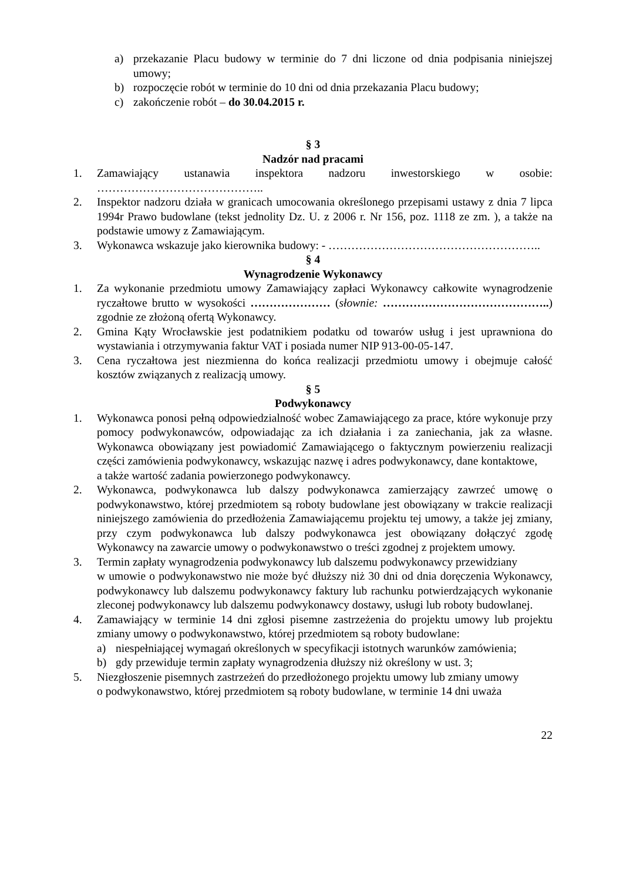a) przekazanie Placu budowy w terminie do 7 dni liczone od dnia podpisania niniejszej umowy;
b) rozpoczęcie robót w terminie do 10 dni od dnia przekazania Placu budowy;
c) zakończenie robót – do 30.04.2015 r.
§ 3
Nadzór nad pracami
1. Zamawiający ustanawia inspektora nadzoru inwestorskiego w osobie: ……………………………………..
2. Inspektor nadzoru działa w granicach umocowania określonego przepisami ustawy z dnia 7 lipca 1994r Prawo budowlane (tekst jednolity Dz. U. z 2006 r. Nr 156, poz. 1118 ze zm. ), a także na podstawie umowy z Zamawiającym.
3. Wykonawca wskazuje jako kierownika budowy: - ………………………………………………..
§ 4
Wynagrodzenie Wykonawcy
1. Za wykonanie przedmiotu umowy Zamawiający zapłaci Wykonawcy całkowite wynagrodzenie ryczałtowe brutto w wysokości ………………… (słownie: ……………………………………..) zgodnie ze złożoną ofertą Wykonawcy.
2. Gmina Kąty Wrocławskie jest podatnikiem podatku od towarów usług i jest uprawniona do wystawiania i otrzymywania faktur VAT i posiada numer NIP 913-00-05-147.
3. Cena ryczałtowa jest niezmienna do końca realizacji przedmiotu umowy i obejmuje całość kosztów związanych z realizacją umowy.
§ 5
Podwykonawcy
1. Wykonawca ponosi pełną odpowiedzialność wobec Zamawiającego za prace, które wykonuje przy pomocy podwykonawców, odpowiadając za ich działania i za zaniechania, jak za własne. Wykonawca obowiązany jest powiadomić Zamawiającego o faktycznym powierzeniu realizacji części zamówienia podwykonawcy, wskazując nazwę i adres podwykonawcy, dane kontaktowe,
a także wartość zadania powierzonego podwykonawcy.
2. Wykonawca, podwykonawca lub dalszy podwykonawca zamierzający zawrzeć umowę o podwykonawstwo, której przedmiotem są roboty budowlane jest obowiązany w trakcie realizacji niniejszego zamówienia do przedłożenia Zamawiającemu projektu tej umowy, a także jej zmiany, przy czym podwykonawca lub dalszy podwykonawca jest obowiązany dołączyć zgodę Wykonawcy na zawarcie umowy o podwykonawstwo o treści zgodnej z projektem umowy.
3. Termin zapłaty wynagrodzenia podwykonawcy lub dalszemu podwykonawcy przewidziany
w umowie o podwykonawstwo nie może być dłuższy niż 30 dni od dnia doręczenia Wykonawcy, podwykonawcy lub dalszemu podwykonawcy faktury lub rachunku potwierdzających wykonanie zleconej podwykonawcy lub dalszemu podwykonawcy dostawy, usługi lub roboty budowlanej.
4. Zamawiający w terminie 14 dni zgłosi pisemne zastrzeżenia do projektu umowy lub projektu zmiany umowy o podwykonawstwo, której przedmiotem są roboty budowlane:
a) niespełniającej wymagań określonych w specyfikacji istotnych warunków zamówienia;
b) gdy przewiduje termin zapłaty wynagrodzenia dłuższy niż określony w ust. 3;
5. Niezgłoszenie pisemnych zastrzeżeń do przedłożonego projektu umowy lub zmiany umowy
o podwykonawstwo, której przedmiotem są roboty budowlane, w terminie 14 dni uważa
22